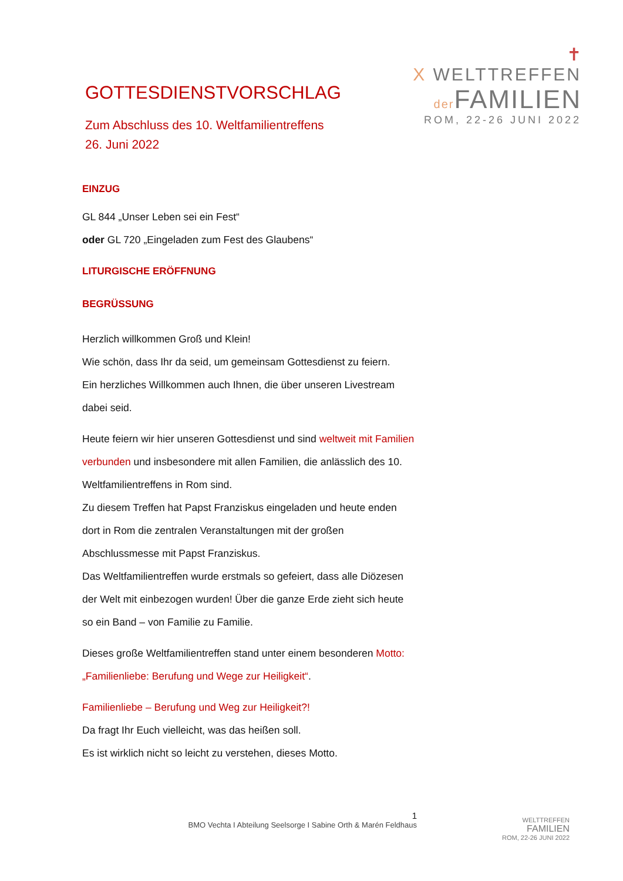✝
X WELTTREFFEN
der FAMILIEN
ROM, 22-26 JUNI 2022
GOTTESDIENSTVORSCHLAG
Zum Abschluss des 10. Weltfamilientreffens
26. Juni 2022
EINZUG
GL 844 „Unser Leben sei ein Fest“
oder GL 720 „Eingeladen zum Fest des Glaubens“
LITURGISCHE ERÖFFNUNG
BEGRÜSSUNG
Herzlich willkommen Groß und Klein!
Wie schön, dass Ihr da seid, um gemeinsam Gottesdienst zu feiern.
Ein herzliches Willkommen auch Ihnen, die über unseren Livestream dabei seid.
Heute feiern wir hier unseren Gottesdienst und sind weltweit mit Familien verbunden und insbesondere mit allen Familien, die anlässlich des 10. Weltfamilientreffens in Rom sind.
Zu diesem Treffen hat Papst Franziskus eingeladen und heute enden dort in Rom die zentralen Veranstaltungen mit der großen Abschlussmesse mit Papst Franziskus.
Das Weltfamilientreffen wurde erstmals so gefeiert, dass alle Diözesen der Welt mit einbezogen wurden! Über die ganze Erde zieht sich heute so ein Band – von Familie zu Familie.
Dieses große Weltfamilientreffen stand unter einem besonderen Motto: „Familienliebe: Berufung und Wege zur Heiligkeit“.
Familienliebe – Berufung und Weg zur Heiligkeit?!
Da fragt Ihr Euch vielleicht, was das heißen soll.
Es ist wirklich nicht so leicht zu verstehen, dieses Motto.
1
BMO Vechta I Abteilung Seelsorge I Sabine Orth & Marén Feldhaus
WELTTREFFEN
FAMILIEN
ROM, 22-26 JUNI 2022